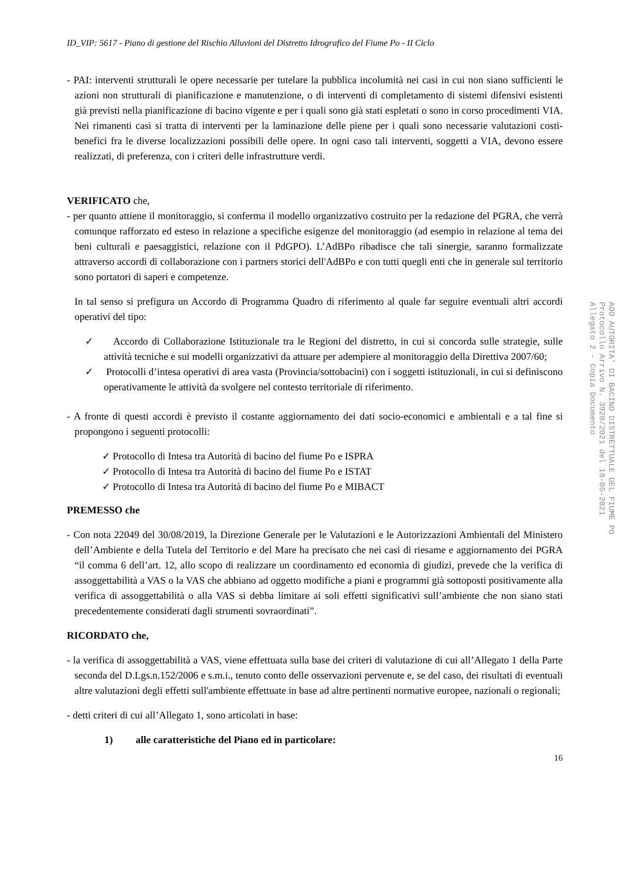ID_VIP: 5617 - Piano di gestione del Rischio Alluvioni del Distretto Idrografico del Fiume Po - II Ciclo
- PAI: interventi strutturali le opere necessarie per tutelare la pubblica incolumità nei casi in cui non siano sufficienti le azioni non strutturali di pianificazione e manutenzione, o di interventi di completamento di sistemi difensivi esistenti già previsti nella pianificazione di bacino vigente e per i quali sono già stati espletati o sono in corso procedimenti VIA. Nei rimanenti casi si tratta di interventi per la laminazione delle piene per i quali sono necessarie valutazioni costi-benefici fra le diverse localizzazioni possibili delle opere. In ogni caso tali interventi, soggetti a VIA, devono essere realizzati, di preferenza, con i criteri delle infrastrutture verdi.
VERIFICATO che,
- per quanto attiene il monitoraggio, si conferma il modello organizzativo costruito per la redazione del PGRA, che verrà comunque rafforzato ed esteso in relazione a specifiche esigenze del monitoraggio (ad esempio in relazione al tema dei beni culturali e paesaggistici, relazione con il PdGPO). L’AdBPo ribadisce che tali sinergie, saranno formalizzate attraverso accordi di collaborazione con i partners storici dell'AdBPo e con tutti quegli enti che in generale sul territorio sono portatori di saperi e competenze.
In tal senso si prefigura un Accordo di Programma Quadro di riferimento al quale far seguire eventuali altri accordi operativi del tipo:
✓ Accordo di Collaborazione Istituzionale tra le Regioni del distretto, in cui si concorda sulle strategie, sulle attività tecniche e sui modelli organizzativi da attuare per adempiere al monitoraggio della Direttiva 2007/60;
✓ Protocolli d’intesa operativi di area vasta (Provincia/sottobacini) con i soggetti istituzionali, in cui si definiscono operativamente le attività da svolgere nel contesto territoriale di riferimento.
- A fronte di questi accordi è previsto il costante aggiornamento dei dati socio-economici e ambientali e a tal fine si propongono i seguenti protocolli:
✓ Protocollo di Intesa tra Autorità di bacino del fiume Po e ISPRA
✓ Protocollo di Intesa tra Autorità di bacino del fiume Po e ISTAT
✓ Protocollo di Intesa tra Autorità di bacino del fiume Po e MIBACT
PREMESSO che
- Con nota 22049 del 30/08/2019, la Direzione Generale per le Valutazioni e le Autorizzazioni Ambientali del Ministero dell’Ambiente e della Tutela del Territorio e del Mare ha precisato che nei casi di riesame e aggiornamento dei PGRA “il comma 6 dell’art. 12, allo scopo di realizzare un coordinamento ed economia di giudizi, prevede che la verifica di assoggettabilità a VAS o la VAS che abbiano ad oggetto modifiche a piani e programmi già sottoposti positivamente alla verifica di assoggettabilità o alla VAS si debba limitare ai soli effetti significativi sull’ambiente che non siano stati precedentemente considerati dagli strumenti sovraordinati”.
RICORDATO che,
- la verifica di assoggettabilità a VAS, viene effettuata sulla base dei criteri di valutazione di cui all’Allegato 1 della Parte seconda del D.Lgs.n.152/2006 e s.m.i., tenuto conto delle osservazioni pervenute e, se del caso, dei risultati di eventuali altre valutazioni degli effetti sull'ambiente effettuate in base ad altre pertinenti normative europee, nazionali o regionali;
- detti criteri di cui all’Allegato 1, sono articolati in base:
1) alle caratteristiche del Piano ed in particolare:
16
AOO AUTORITA' DI BACINO DISTRETTUALE DEL FIUME PO
Protocollo Arrivo N. 3920/2021 del 18-05-2021
Allegato 2 - Copia Documento